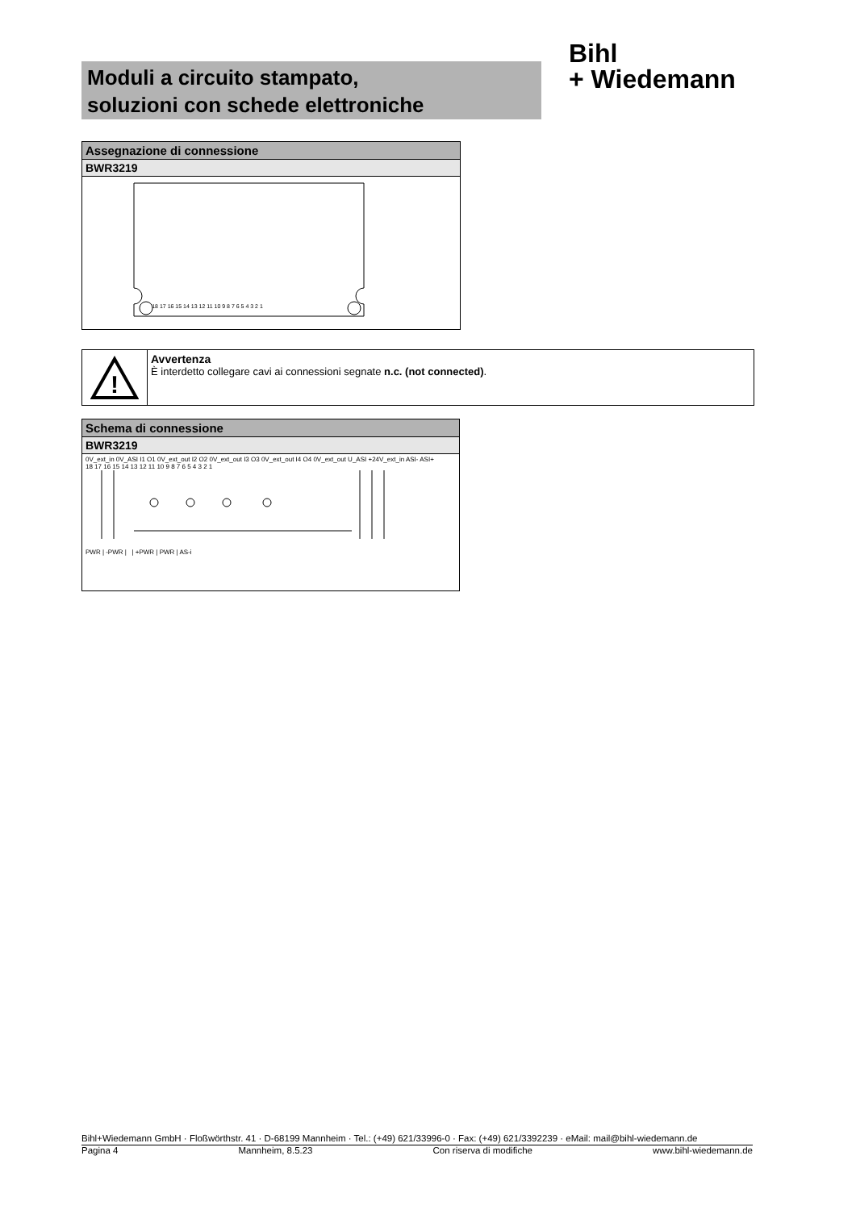Moduli a circuito stampato,
soluzioni con schede elettroniche
Bihl
+ Wiedemann
| Assegnazione di connessione |
| BWR3219 |
| 18 17 16 15 14 13 12 11 10 9 8 7 6 5 4 3 2 1 |
!
Avvertenza
È interdetto collegare cavi ai connessioni segnate n.c. (not connected).
| Schema di connessione |
| BWR3219 |
| 0V_ext_in 0V_ASI I1 O1 0V_ext_out I2 O2 0V_ext_out I3 O3 0V_ext_out I4 O4 0V_ext_out U_ASI +24V_ext_in ASI- ASI+ 18 17 16 15 14 13 12 11 10 9 8 7 6 5 4 3 2 1 PWR / -PWR / / +PWR / PWR / AS-i |
Bihl+Wiedemann GmbH · Floßwörthstr. 41 · D-68199 Mannheim · Tel.: (+49) 621/33996-0 · Fax: (+49) 621/3392239 · eMail: mail@bihl-wiedemann.de
Pagina 4 Mannheim, 8.5.23 Con riserva di modifiche www.bihl-wiedemann.de